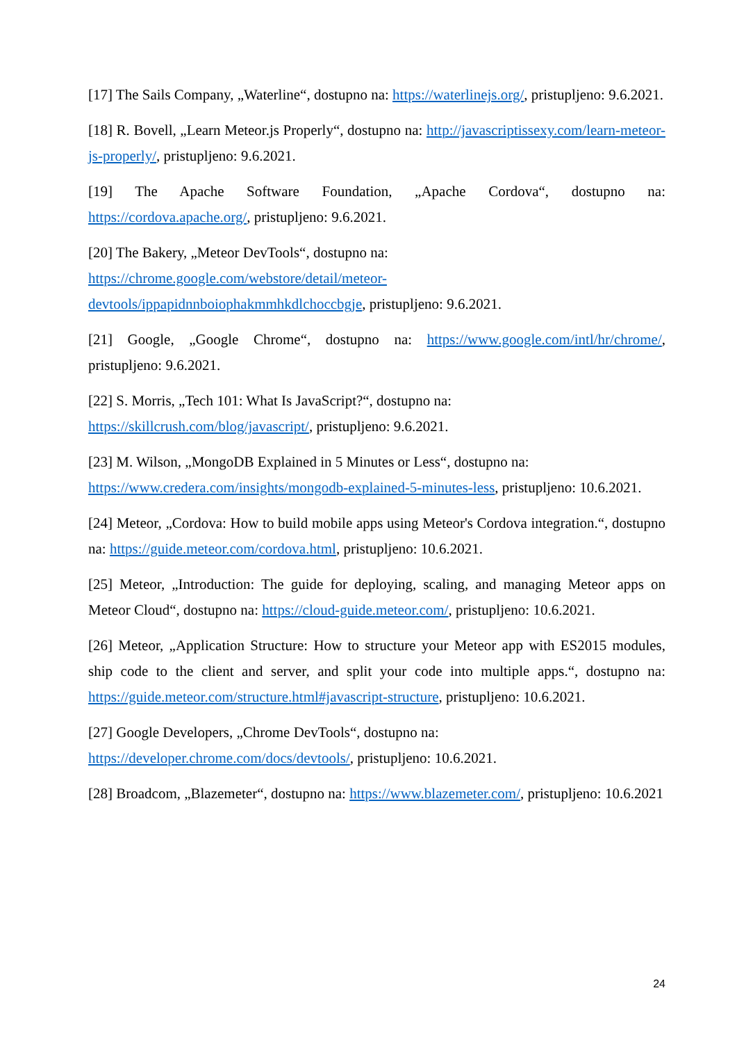[17] The Sails Company, „Waterline“, dostupno na: https://waterlinejs.org/, pristupljeno: 9.6.2021.
[18] R. Bovell, „Learn Meteor.js Properly“, dostupno na: http://javascriptissexy.com/learn-meteor-js-properly/, pristupljeno: 9.6.2021.
[19] The Apache Software Foundation, „Apache Cordova“, dostupno na: https://cordova.apache.org/, pristupljeno: 9.6.2021.
[20] The Bakery, „Meteor DevTools“, dostupno na:
https://chrome.google.com/webstore/detail/meteor-
devtools/ippapidnnboiophakmmhkdlchoccbgje, pristupljeno: 9.6.2021.
[21] Google, „Google Chrome“, dostupno na: https://www.google.com/intl/hr/chrome/, pristupljeno: 9.6.2021.
[22] S. Morris, „Tech 101: What Is JavaScript?“, dostupno na:
https://skillcrush.com/blog/javascript/, pristupljeno: 9.6.2021.
[23] M. Wilson, „MongoDB Explained in 5 Minutes or Less“, dostupno na:
https://www.credera.com/insights/mongodb-explained-5-minutes-less, pristupljeno: 10.6.2021.
[24] Meteor, „Cordova: How to build mobile apps using Meteor's Cordova integration.“, dostupno na: https://guide.meteor.com/cordova.html, pristupljeno: 10.6.2021.
[25] Meteor, „Introduction: The guide for deploying, scaling, and managing Meteor apps on Meteor Cloud“, dostupno na: https://cloud-guide.meteor.com/, pristupljeno: 10.6.2021.
[26] Meteor, „Application Structure: How to structure your Meteor app with ES2015 modules, ship code to the client and server, and split your code into multiple apps.“, dostupno na: https://guide.meteor.com/structure.html#javascript-structure, pristupljeno: 10.6.2021.
[27] Google Developers, „Chrome DevTools“, dostupno na:
https://developer.chrome.com/docs/devtools/, pristupljeno: 10.6.2021.
[28] Broadcom, „Blazemeter“, dostupno na: https://www.blazemeter.com/, pristupljeno: 10.6.2021
24